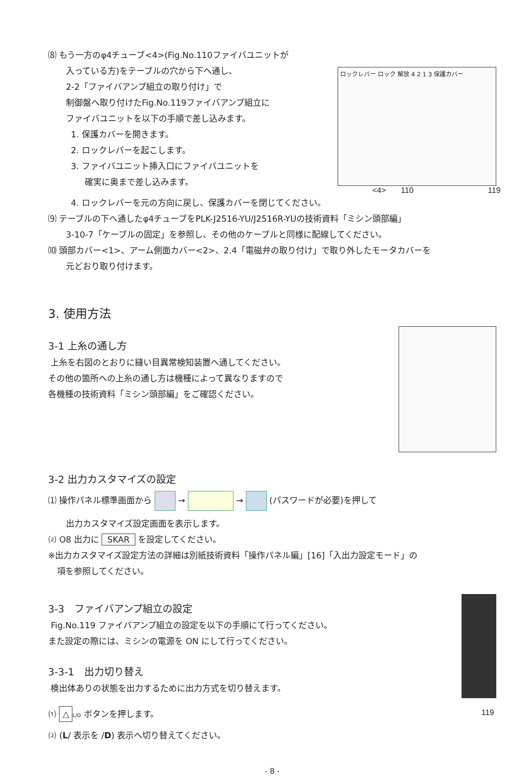⑻ もう一方のφ4チューブ<4>(Fig.No.110ファイバユニットが
入っている方)をテーブルの穴から下へ通し、
2-2「ファイバアンプ組立の取り付け」で
制御盤へ取り付けたFig.No.119ファイバアンプ組立に
ファイバユニットを以下の手順で差し込みます。
1. 保護カバーを開きます。
2. ロックレバーを起こします。
3. ファイバユニット挿入口にファイバユニットを
確実に奥まで差し込みます。
ロックレバー ロック 解放 4 2 1 3 保護カバー
<4> 110 119
4. ロックレバーを元の方向に戻し、保護カバーを閉じてください。
⑼ テーブルの下へ通したφ4チューブをPLK-J2516-YU/J2516R-YUの技術資料「ミシン頭部編」
3-10-7「ケーブルの固定」を参照し、その他のケーブルと同様に配線してください。
⑽ 頭部カバー<1>、アーム側面カバー<2>、2.4「電磁弁の取り付け」で取り外したモータカバーを
元どおり取り付けます。
3. 使用方法
3-1 上糸の通し方
上糸を右図のとおりに縫い目異常検知装置へ通してください。
その他の箇所への上糸の通し方は機種によって異なりますので
各機種の技術資料「ミシン頭部編」をご確認ください。
3-2 出力カスタマイズの設定
⑴ 操作パネル標準画面から → → (パスワードが必要)を押して
出力カスタマイズ設定画面を表示します。
⑵ O8 出力に SKAR を設定してください。
※出力カスタマイズ設定方法の詳細は別紙技術資料「操作パネル編」[16]「入出力設定モード」の
項を参照してください。
3-3　ファイバアンプ組立の設定
Fig.No.119 ファイバアンプ組立の設定を以下の手順にて行ってください。
また設定の際には、ミシンの電源を ON にして行ってください。
3-3-1　出力切り替え
検出体ありの状態を出力するために出力方式を切り替えます。
⑴ △ L/D ボタンを押します。
⑵ (L/ 表示を /D) 表示へ切り替えてください。
119
- 8 -